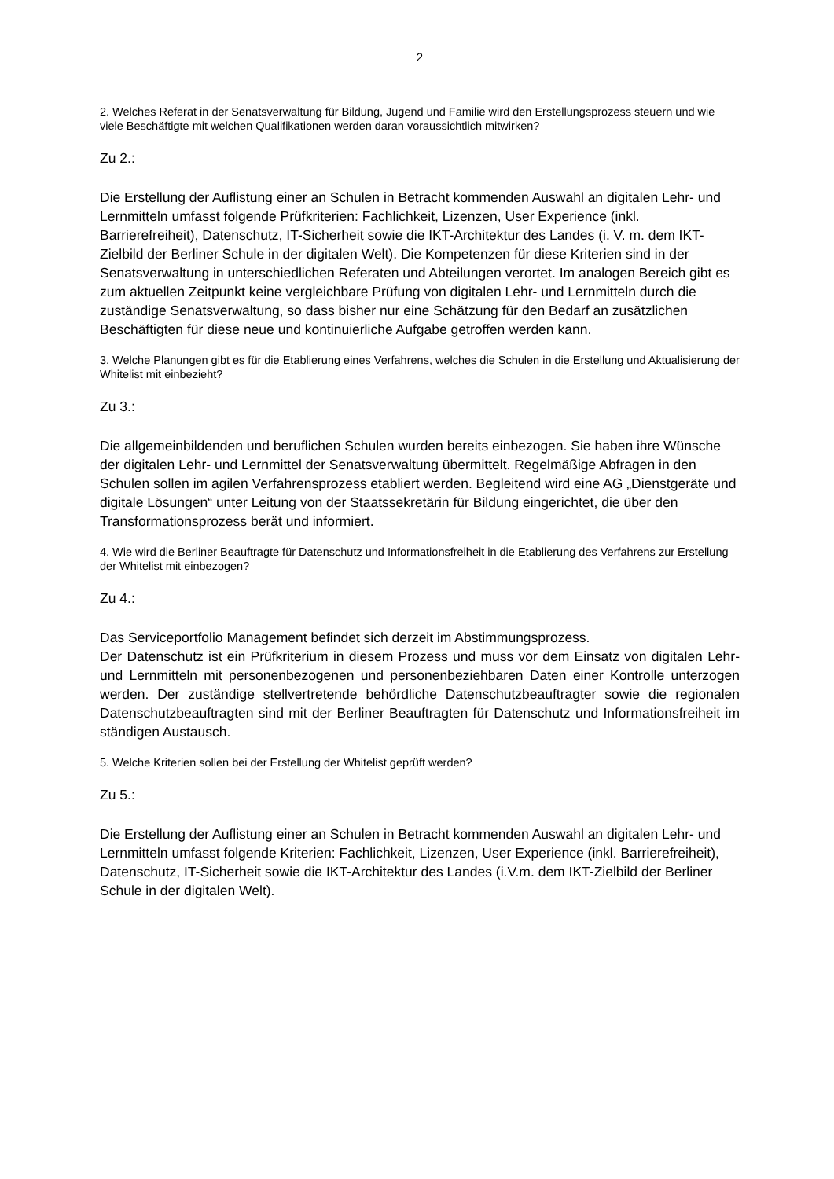2
2. Welches Referat in der Senatsverwaltung für Bildung, Jugend und Familie wird den Erstellungsprozess steuern und wie viele Beschäftigte mit welchen Qualifikationen werden daran voraussichtlich mitwirken?
Zu 2.:
Die Erstellung der Auflistung einer an Schulen in Betracht kommenden Auswahl an digitalen Lehr- und Lernmitteln umfasst folgende Prüfkriterien: Fachlichkeit, Lizenzen, User Experience (inkl. Barrierefreiheit), Datenschutz, IT-Sicherheit sowie die IKT-Architektur des Landes (i. V. m. dem IKT-Zielbild der Berliner Schule in der digitalen Welt). Die Kompetenzen für diese Kriterien sind in der Senatsverwaltung in unterschiedlichen Referaten und Abteilungen verortet. Im analogen Bereich gibt es zum aktuellen Zeitpunkt keine vergleichbare Prüfung von digitalen Lehr- und Lernmitteln durch die zuständige Senatsverwaltung, so dass bisher nur eine Schätzung für den Bedarf an zusätzlichen Beschäftigten für diese neue und kontinuierliche Aufgabe getroffen werden kann.
3. Welche Planungen gibt es für die Etablierung eines Verfahrens, welches die Schulen in die Erstellung und Aktualisierung der Whitelist mit einbezieht?
Zu 3.:
Die allgemeinbildenden und beruflichen Schulen wurden bereits einbezogen. Sie haben ihre Wünsche der digitalen Lehr- und Lernmittel der Senatsverwaltung übermittelt. Regelmäßige Abfragen in den Schulen sollen im agilen Verfahrensprozess etabliert werden. Begleitend wird eine AG „Dienstgeräte und digitale Lösungen“ unter Leitung von der Staatssekretärin für Bildung eingerichtet, die über den Transformationsprozess berät und informiert.
4. Wie wird die Berliner Beauftragte für Datenschutz und Informationsfreiheit in die Etablierung des Verfahrens zur Erstellung der Whitelist mit einbezogen?
Zu 4.:
Das Serviceportfolio Management befindet sich derzeit im Abstimmungsprozess.
Der Datenschutz ist ein Prüfkriterium in diesem Prozess und muss vor dem Einsatz von digitalen Lehr- und Lernmitteln mit personenbezogenen und personenbeziehbaren Daten einer Kontrolle unterzogen werden. Der zuständige stellvertretende behördliche Datenschutzbeauftragter sowie die regionalen Datenschutzbeauftragten sind mit der Berliner Beauftragten für Datenschutz und Informationsfreiheit im ständigen Austausch.
5. Welche Kriterien sollen bei der Erstellung der Whitelist geprüft werden?
Zu 5.:
Die Erstellung der Auflistung einer an Schulen in Betracht kommenden Auswahl an digitalen Lehr- und Lernmitteln umfasst folgende Kriterien: Fachlichkeit, Lizenzen, User Experience (inkl. Barrierefreiheit), Datenschutz, IT-Sicherheit sowie die IKT-Architektur des Landes (i.V.m. dem IKT-Zielbild der Berliner Schule in der digitalen Welt).